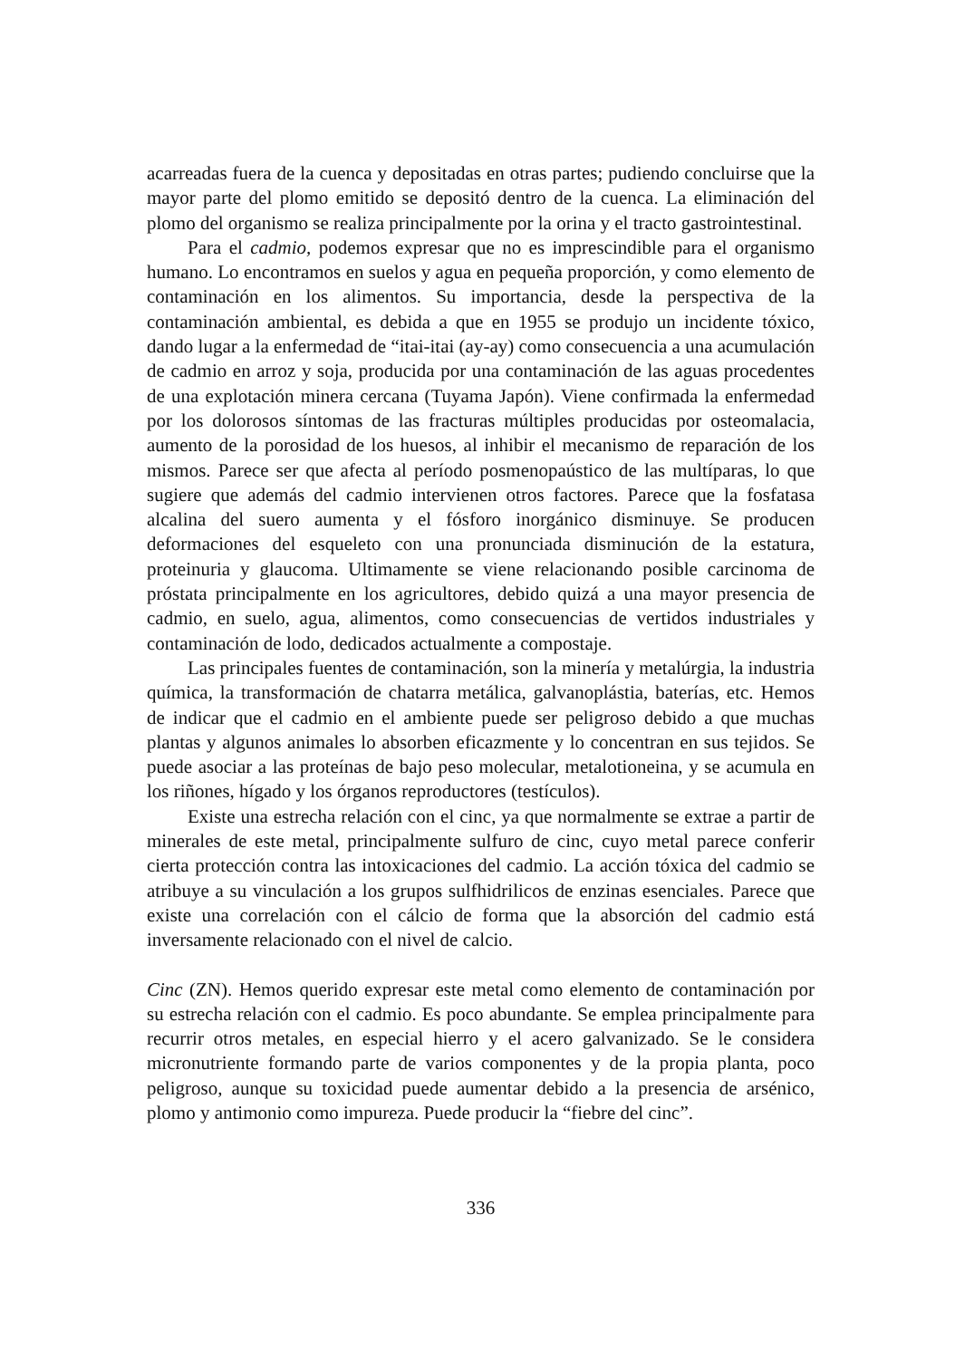acarreadas fuera de la cuenca y depositadas en otras partes; pudiendo concluirse que la mayor parte del plomo emitido se depositó dentro de la cuenca. La eliminación del plomo del organismo se realiza principalmente por la orina y el tracto gastrointestinal.
Para el cadmio, podemos expresar que no es imprescindible para el organismo humano. Lo encontramos en suelos y agua en pequeña proporción, y como elemento de contaminación en los alimentos. Su importancia, desde la perspectiva de la contaminación ambiental, es debida a que en 1955 se produjo un incidente tóxico, dando lugar a la enfermedad de “itai-itai (ay-ay) como consecuencia a una acumulación de cadmio en arroz y soja, producida por una contaminación de las aguas procedentes de una explotación minera cercana (Tuyama Japón). Viene confirmada la enfermedad por los dolorosos síntomas de las fracturas múltiples producidas por osteomalacia, aumento de la porosidad de los huesos, al inhibir el mecanismo de reparación de los mismos. Parece ser que afecta al período posmenopaústico de las multíparas, lo que sugiere que además del cadmio intervienen otros factores. Parece que la fosfatasa alcalina del suero aumenta y el fósforo inorgánico disminuye. Se producen deformaciones del esqueleto con una pronunciada disminución de la estatura, proteinuria y glaucoma. Ultimamente se viene relacionando posible carcinoma de próstata principalmente en los agricultores, debido quizá a una mayor presencia de cadmio, en suelo, agua, alimentos, como consecuencias de vertidos industriales y contaminación de lodo, dedicados actualmente a compostaje.
Las principales fuentes de contaminación, son la minería y metalúrgia, la industria química, la transformación de chatarra metálica, galvanoplástia, baterías, etc. Hemos de indicar que el cadmio en el ambiente puede ser peligroso debido a que muchas plantas y algunos animales lo absorben eficazmente y lo concentran en sus tejidos. Se puede asociar a las proteínas de bajo peso molecular, metalotioneina, y se acumula en los riñones, hígado y los órganos reproductores (testículos).
Existe una estrecha relación con el cinc, ya que normalmente se extrae a partir de minerales de este metal, principalmente sulfuro de cinc, cuyo metal parece conferir cierta protección contra las intoxicaciones del cadmio. La acción tóxica del cadmio se atribuye a su vinculación a los grupos sulfhidrilicos de enzinas esenciales. Parece que existe una correlación con el cálcio de forma que la absorción del cadmio está inversamente relacionado con el nivel de calcio.
Cinc (ZN). Hemos querido expresar este metal como elemento de contaminación por su estrecha relación con el cadmio. Es poco abundante. Se emplea principalmente para recurrir otros metales, en especial hierro y el acero galvanizado. Se le considera micronutriente formando parte de varios componentes y de la propia planta, poco peligroso, aunque su toxicidad puede aumentar debido a la presencia de arsénico, plomo y antimonio como impureza. Puede producir la “fiebre del cinc”.
336